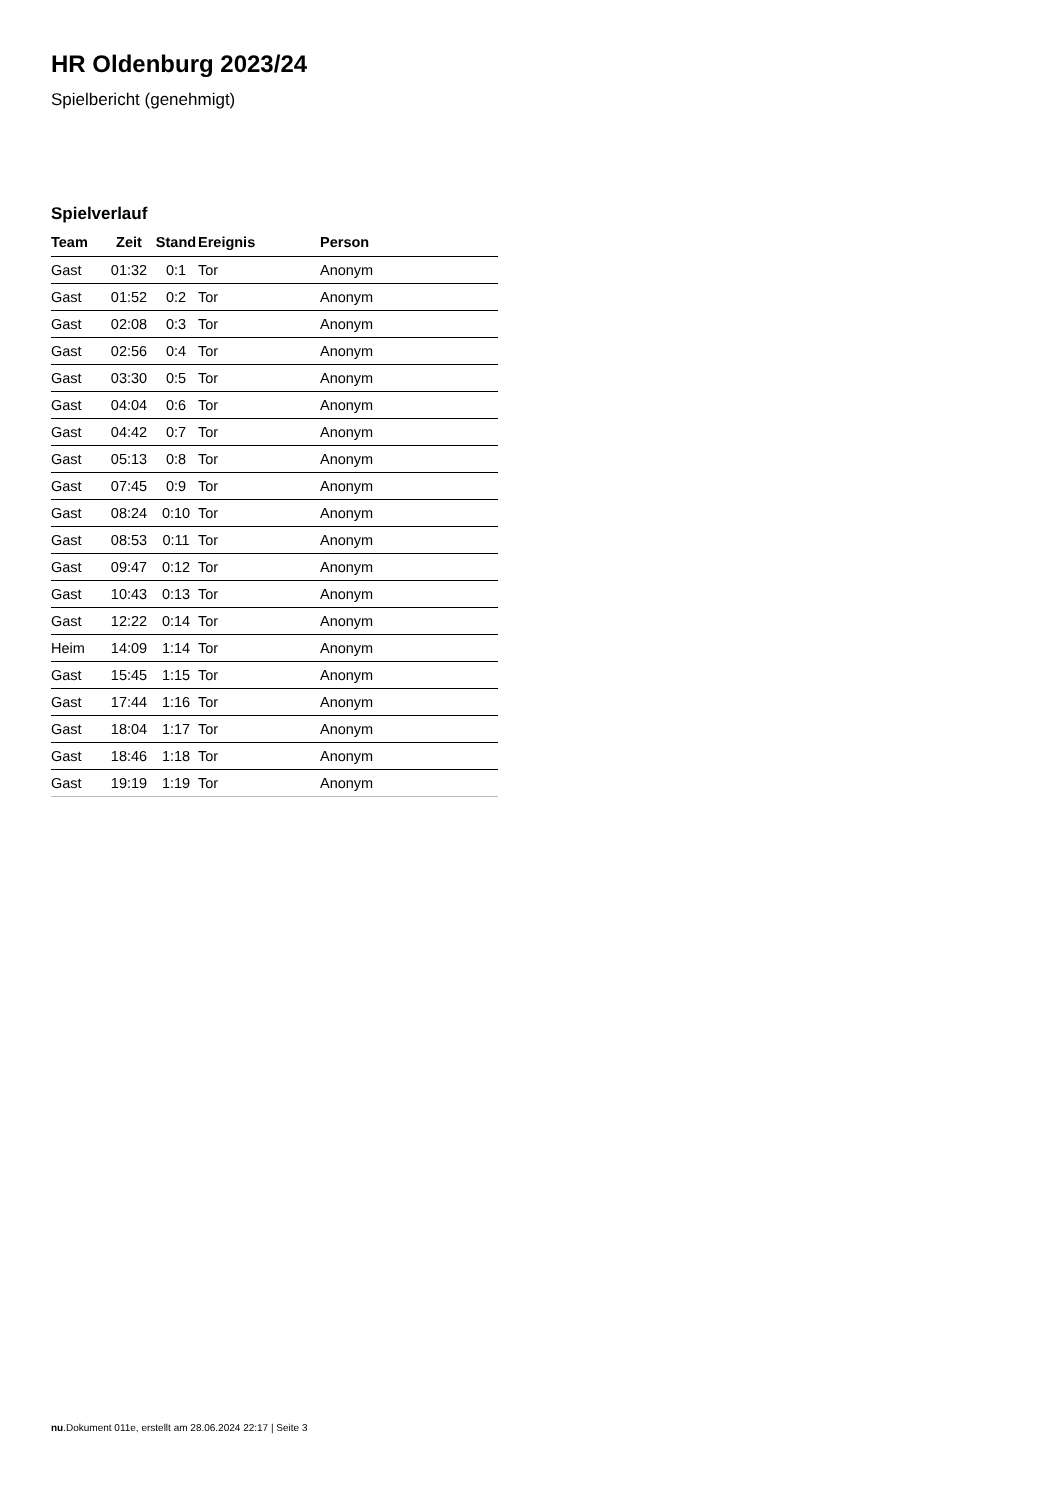HR Oldenburg 2023/24
Spielbericht (genehmigt)
Spielverlauf
| Team | Zeit | Stand | Ereignis | Person |
| --- | --- | --- | --- | --- |
| Gast | 01:32 | 0:1 | Tor | Anonym |
| Gast | 01:52 | 0:2 | Tor | Anonym |
| Gast | 02:08 | 0:3 | Tor | Anonym |
| Gast | 02:56 | 0:4 | Tor | Anonym |
| Gast | 03:30 | 0:5 | Tor | Anonym |
| Gast | 04:04 | 0:6 | Tor | Anonym |
| Gast | 04:42 | 0:7 | Tor | Anonym |
| Gast | 05:13 | 0:8 | Tor | Anonym |
| Gast | 07:45 | 0:9 | Tor | Anonym |
| Gast | 08:24 | 0:10 | Tor | Anonym |
| Gast | 08:53 | 0:11 | Tor | Anonym |
| Gast | 09:47 | 0:12 | Tor | Anonym |
| Gast | 10:43 | 0:13 | Tor | Anonym |
| Gast | 12:22 | 0:14 | Tor | Anonym |
| Heim | 14:09 | 1:14 | Tor | Anonym |
| Gast | 15:45 | 1:15 | Tor | Anonym |
| Gast | 17:44 | 1:16 | Tor | Anonym |
| Gast | 18:04 | 1:17 | Tor | Anonym |
| Gast | 18:46 | 1:18 | Tor | Anonym |
| Gast | 19:19 | 1:19 | Tor | Anonym |
nu.Dokument 011e, erstellt am 28.06.2024 22:17 | Seite 3